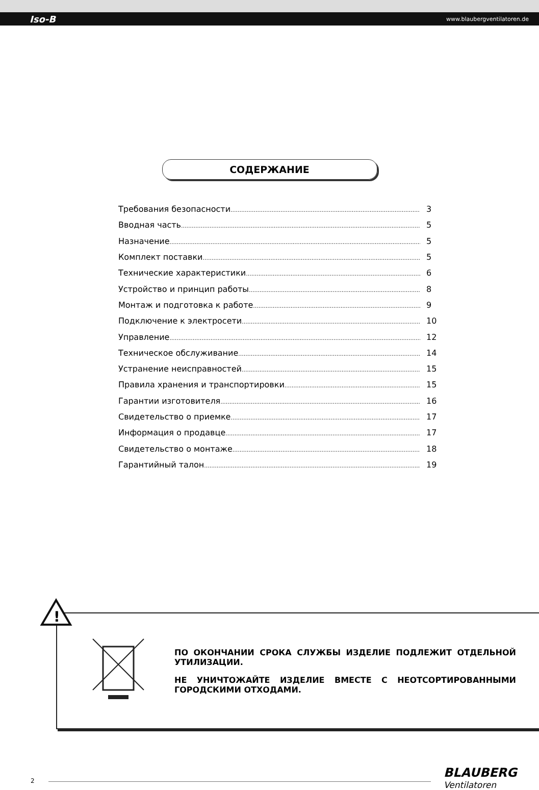Iso-B www.blaubergventilatoren.de
СОДЕРЖАНИЕ
Требования безопасности 3
Вводная часть 5
Назначение 5
Комплект поставки 5
Технические характеристики 6
Устройство и принцип работы 8
Монтаж и подготовка к работе 9
Подключение к электросети 10
Управление 12
Техническое обслуживание 14
Устранение неисправностей 15
Правила хранения и транспортировки 15
Гарантии изготовителя 16
Свидетельство о приемке 17
Информация о продавце 17
Свидетельство о монтаже 18
Гарантийный талон 19
ПО ОКОНЧАНИИ СРОКА СЛУЖБЫ ИЗДЕЛИЕ ПОДЛЕЖИТ ОТДЕЛЬНОЙ УТИЛИЗАЦИИ.
НЕ УНИЧТОЖАЙТЕ ИЗДЕЛИЕ ВМЕСТЕ С НЕОТСОРТИРОВАННЫМИ ГОРОДСКИМИ ОТХОДАМИ.
!
2
BLAUBERG
Ventilatoren